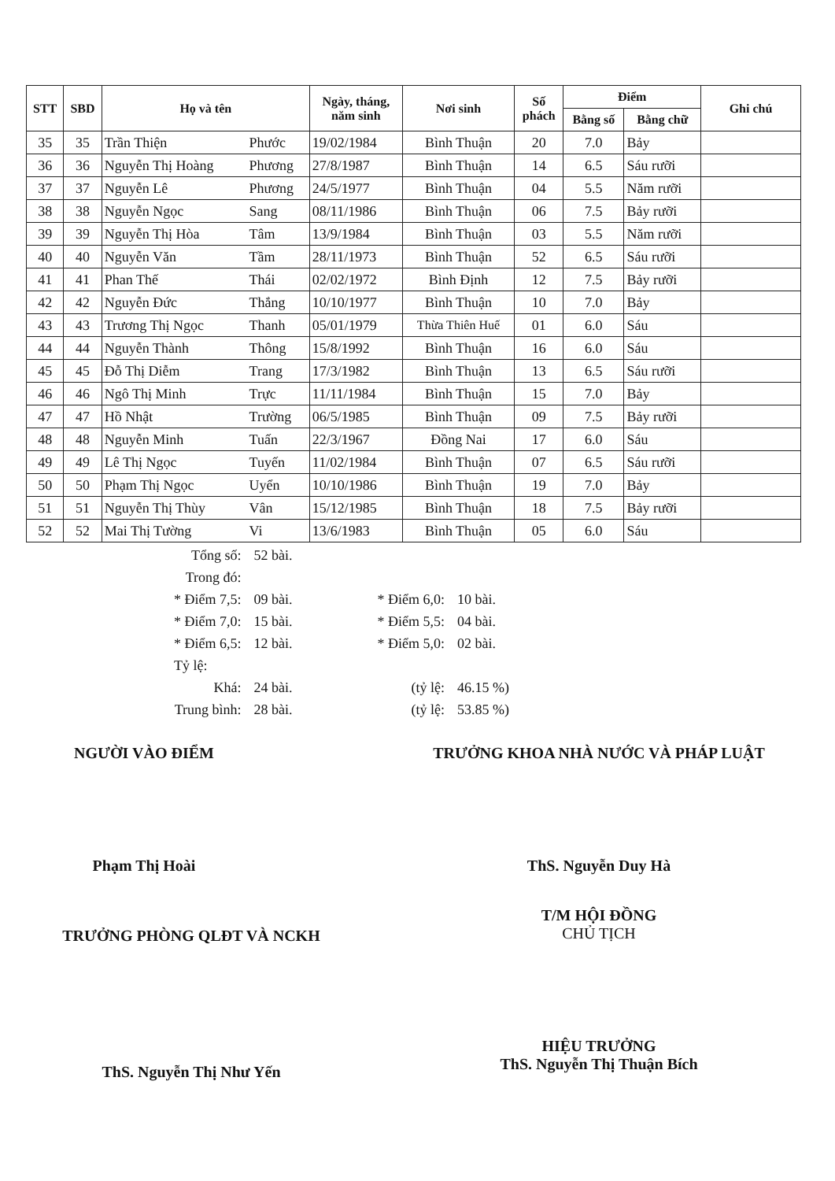| STT | SBD | Họ và tên | | Ngày, tháng, năm sinh | Nơi sinh | Số phách | Điểm | | Ghi chú |
| --- | --- | --- | --- | --- | --- | --- | --- | --- | --- |
| | | | | | | | Bằng số | Bằng chữ | |
| 35 | 35 | Trần Thiện | Phước | 19/02/1984 | Bình Thuận | 20 | 7.0 | Bảy | |
| 36 | 36 | Nguyễn Thị Hoàng | Phương | 27/8/1987 | Bình Thuận | 14 | 6.5 | Sáu rưỡi | |
| 37 | 37 | Nguyễn Lê | Phương | 24/5/1977 | Bình Thuận | 04 | 5.5 | Năm rưỡi | |
| 38 | 38 | Nguyễn Ngọc | Sang | 08/11/1986 | Bình Thuận | 06 | 7.5 | Bảy rưỡi | |
| 39 | 39 | Nguyễn Thị Hòa | Tâm | 13/9/1984 | Bình Thuận | 03 | 5.5 | Năm rưỡi | |
| 40 | 40 | Nguyễn Văn | Tầm | 28/11/1973 | Bình Thuận | 52 | 6.5 | Sáu rưỡi | |
| 41 | 41 | Phan Thế | Thái | 02/02/1972 | Bình Định | 12 | 7.5 | Bảy rưỡi | |
| 42 | 42 | Nguyễn Đức | Thắng | 10/10/1977 | Bình Thuận | 10 | 7.0 | Bảy | |
| 43 | 43 | Trương Thị Ngọc | Thanh | 05/01/1979 | Thừa Thiên Huế | 01 | 6.0 | Sáu | |
| 44 | 44 | Nguyễn Thành | Thông | 15/8/1992 | Bình Thuận | 16 | 6.0 | Sáu | |
| 45 | 45 | Đỗ Thị Diễm | Trang | 17/3/1982 | Bình Thuận | 13 | 6.5 | Sáu rưỡi | |
| 46 | 46 | Ngô Thị Minh | Trực | 11/11/1984 | Bình Thuận | 15 | 7.0 | Bảy | |
| 47 | 47 | Hồ Nhật | Trường | 06/5/1985 | Bình Thuận | 09 | 7.5 | Bảy rưỡi | |
| 48 | 48 | Nguyễn Minh | Tuấn | 22/3/1967 | Đồng Nai | 17 | 6.0 | Sáu | |
| 49 | 49 | Lê Thị Ngọc | Tuyến | 11/02/1984 | Bình Thuận | 07 | 6.5 | Sáu rưỡi | |
| 50 | 50 | Phạm Thị Ngọc | Uyển | 10/10/1986 | Bình Thuận | 19 | 7.0 | Bảy | |
| 51 | 51 | Nguyễn Thị Thùy | Vân | 15/12/1985 | Bình Thuận | 18 | 7.5 | Bảy rưỡi | |
| 52 | 52 | Mai Thị Tường | Vi | 13/6/1983 | Bình Thuận | 05 | 6.0 | Sáu | |
| Tổng số: | 52 bài. | | |
| Trong đó: | | | |
| * Điểm 7,5: | 09 bài. | * Điểm 6,0: | 10 bài. |
| * Điểm 7,0: | 15 bài. | * Điểm 5,5: | 04 bài. |
| * Điểm 6,5: | 12 bài. | * Điểm 5,0: | 02 bài. |
| Tỷ lệ: | | | |
| Khá: | 24 bài. | (tỷ lệ: | 46.15 %) |
| Trung bình: | 28 bài. | (tỷ lệ: | 53.85 %) |
NGƯỜI VÀO ĐIỂM
Phạm Thị Hoài
TRƯỞNG KHOA NHÀ NƯỚC VÀ PHÁP LUẬT
ThS. Nguyễn Duy Hà
T/M HỘI ĐỒNG
CHỦ TỊCH
TRƯỞNG PHÒNG QLĐT VÀ NCKH
ThS. Nguyễn Thị Như Yến
HIỆU TRƯỞNG
ThS. Nguyễn Thị Thuận Bích